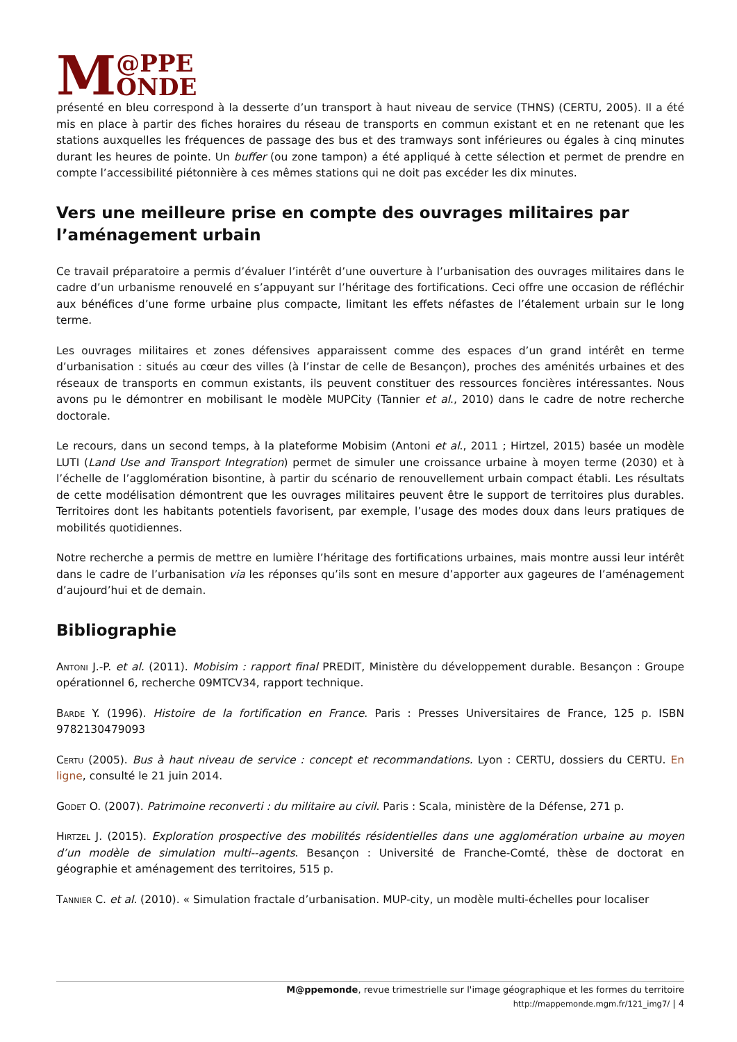M @PPE
ONDE
présenté en bleu correspond à la desserte d’un transport à haut niveau de service (THNS) (CERTU, 2005). Il a été mis en place à partir des fiches horaires du réseau de transports en commun existant et en ne retenant que les stations auxquelles les fréquences de passage des bus et des tramways sont inférieures ou égales à cinq minutes durant les heures de pointe. Un buffer (ou zone tampon) a été appliqué à cette sélection et permet de prendre en compte l’accessibilité piétonnière à ces mêmes stations qui ne doit pas excéder les dix minutes.
Vers une meilleure prise en compte des ouvrages militaires par l’aménagement urbain
Ce travail préparatoire a permis d’évaluer l’intérêt d’une ouverture à l’urbanisation des ouvrages militaires dans le cadre d’un urbanisme renouvelé en s’appuyant sur l’héritage des fortifications. Ceci offre une occasion de réfléchir aux bénéfices d’une forme urbaine plus compacte, limitant les effets néfastes de l’étalement urbain sur le long terme.
Les ouvrages militaires et zones défensives apparaissent comme des espaces d’un grand intérêt en terme d’urbanisation : situés au cœur des villes (à l’instar de celle de Besançon), proches des aménités urbaines et des réseaux de transports en commun existants, ils peuvent constituer des ressources foncières intéressantes. Nous avons pu le démontrer en mobilisant le modèle MUPCity (Tannier et al., 2010) dans le cadre de notre recherche doctorale.
Le recours, dans un second temps, à la plateforme Mobisim (Antoni et al., 2011 ; Hirtzel, 2015) basée un modèle LUTI (Land Use and Transport Integration) permet de simuler une croissance urbaine à moyen terme (2030) et à l’échelle de l’agglomération bisontine, à partir du scénario de renouvellement urbain compact établi. Les résultats de cette modélisation démontrent que les ouvrages militaires peuvent être le support de territoires plus durables. Territoires dont les habitants potentiels favorisent, par exemple, l’usage des modes doux dans leurs pratiques de mobilités quotidiennes.
Notre recherche a permis de mettre en lumière l’héritage des fortifications urbaines, mais montre aussi leur intérêt dans le cadre de l’urbanisation via les réponses qu’ils sont en mesure d’apporter aux gageures de l’aménagement d’aujourd’hui et de demain.
Bibliographie
Antoni J.-P. et al. (2011). Mobisim : rapport final PREDIT, Ministère du développement durable. Besançon : Groupe opérationnel 6, recherche 09MTCV34, rapport technique.
Barde Y. (1996). Histoire de la fortification en France. Paris : Presses Universitaires de France, 125 p. ISBN 9782130479093
Certu (2005). Bus à haut niveau de service : concept et recommandations. Lyon : CERTU, dossiers du CERTU. En ligne, consulté le 21 juin 2014.
Godet O. (2007). Patrimoine reconverti : du militaire au civil. Paris : Scala, ministère de la Défense, 271 p.
Hirtzel J. (2015). Exploration prospective des mobilités résidentielles dans une agglomération urbaine au moyen d’un modèle de simulation multi--agents. Besançon : Université de Franche-Comté, thèse de doctorat en géographie et aménagement des territoires, 515 p.
Tannier C. et al. (2010). « Simulation fractale d’urbanisation. MUP-city, un modèle multi-échelles pour localiser
M@ppemonde, revue trimestrielle sur l'image géographique et les formes du territoire
http://mappemonde.mgm.fr/121_img7/ | 4